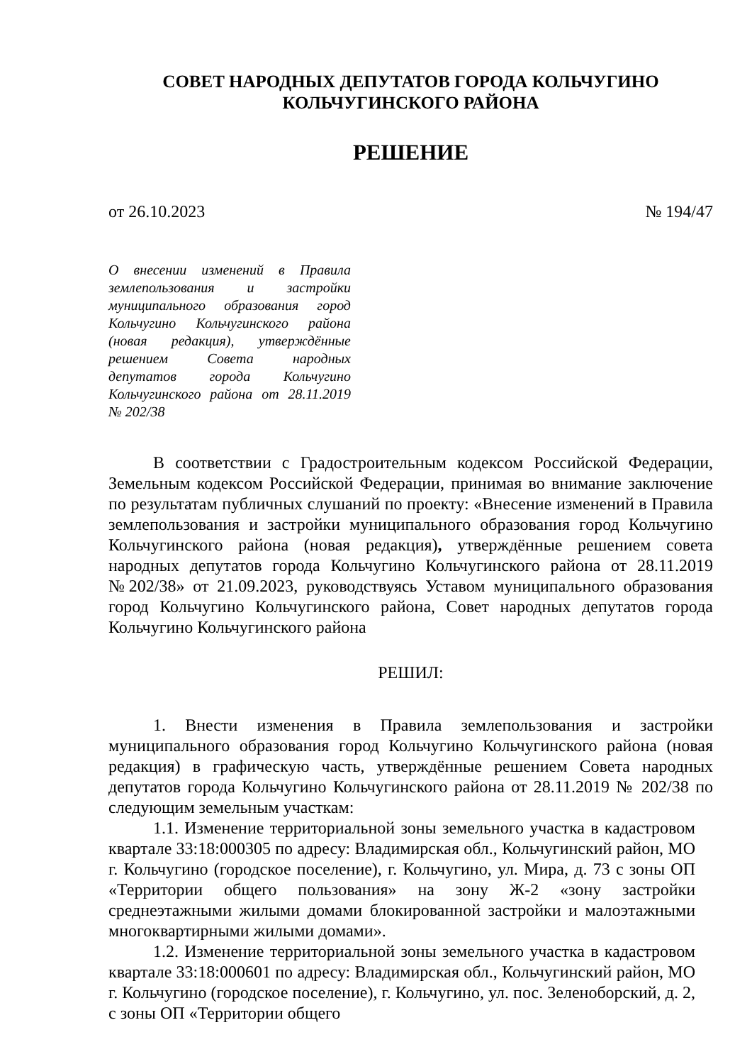СОВЕТ НАРОДНЫХ ДЕПУТАТОВ ГОРОДА КОЛЬЧУГИНО
КОЛЬЧУГИНСКОГО РАЙОНА
РЕШЕНИЕ
от 26.10.2023 № 194/47
О внесении изменений в Правила землепользования и застройки муниципального образования город Кольчугино Кольчугинского района (новая редакция), утверждённые решением Совета народных депутатов города Кольчугино Кольчугинского района от 28.11.2019 № 202/38
В соответствии с Градостроительным кодексом Российской Федерации, Земельным кодексом Российской Федерации, принимая во внимание заключение по результатам публичных слушаний по проекту: «Внесение изменений в Правила землепользования и застройки муниципального образования город Кольчугино Кольчугинского района (новая редакция), утверждённые решением совета народных депутатов города Кольчугино Кольчугинского района от 28.11.2019 №202/38» от 21.09.2023, руководствуясь Уставом муниципального образования город Кольчугино Кольчугинского района, Совет народных депутатов города Кольчугино Кольчугинского района
РЕШИЛ:
1. Внести изменения в Правила землепользования и застройки муниципального образования город Кольчугино Кольчугинского района (новая редакция) в графическую часть, утверждённые решением Совета народных депутатов города Кольчугино Кольчугинского района от 28.11.2019 № 202/38 по следующим земельным участкам:
1.1. Изменение территориальной зоны земельного участка в кадастровом квартале 33:18:000305 по адресу: Владимирская обл., Кольчугинский район, МО г. Кольчугино (городское поселение), г. Кольчугино, ул. Мира, д. 73 с зоны ОП «Территории общего пользования» на зону Ж-2 «зону застройки среднеэтажными жилыми домами блокированной застройки и малоэтажными многоквартирными жилыми домами».
1.2. Изменение территориальной зоны земельного участка в кадастровом квартале 33:18:000601 по адресу: Владимирская обл., Кольчугинский район, МО г. Кольчугино (городское поселение), г. Кольчугино, ул. пос. Зеленоборский, д. 2, с зоны ОП «Территории общего